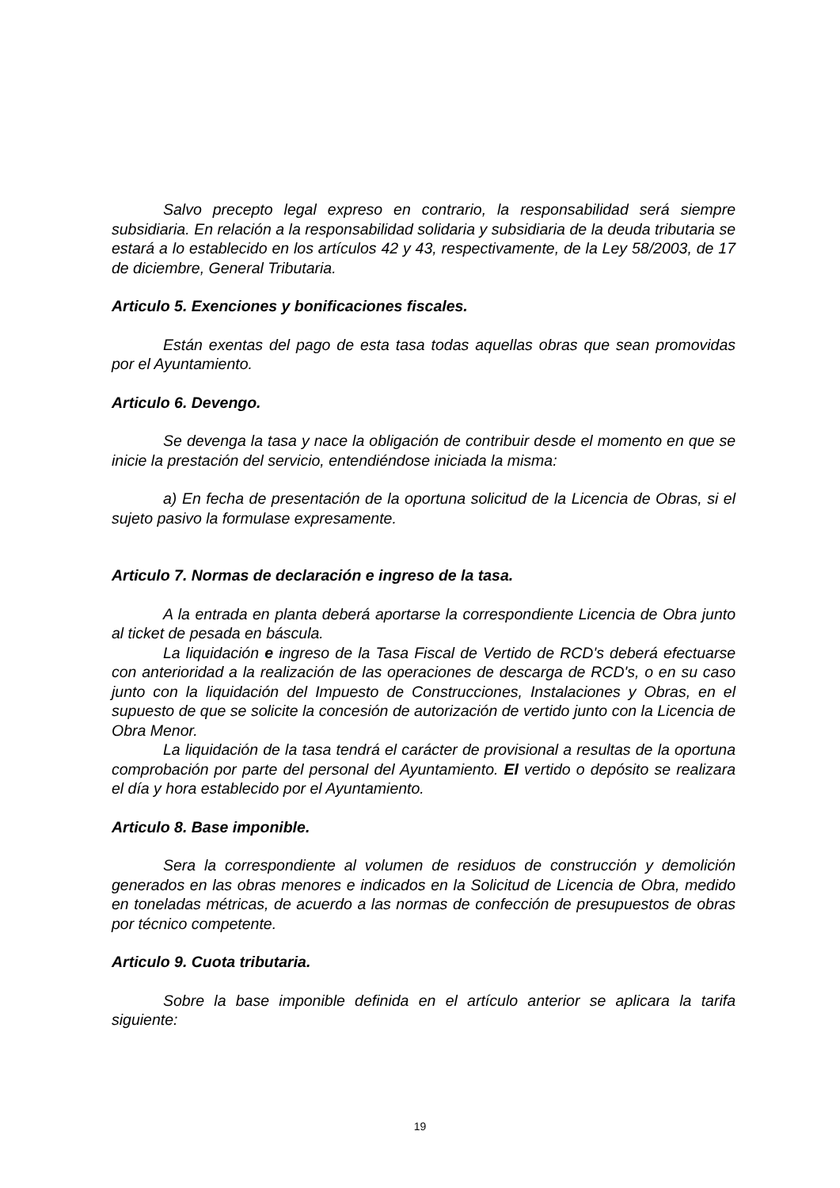Salvo precepto legal expreso en contrario, la responsabilidad será siempre subsidiaria. En relación a la responsabilidad solidaria y subsidiaria de la deuda tributaria se estará a lo establecido en los artículos 42 y 43, respectivamente, de la Ley 58/2003, de 17 de diciembre, General Tributaria.
Articulo 5. Exenciones y bonificaciones fiscales.
Están exentas del pago de esta tasa todas aquellas obras que sean promovidas por el Ayuntamiento.
Articulo 6. Devengo.
Se devenga la tasa y nace la obligación de contribuir desde el momento en que se inicie la prestación del servicio, entendiéndose iniciada la misma:
a) En fecha de presentación de la oportuna solicitud de la Licencia de Obras, si el sujeto pasivo la formulase expresamente.
Articulo 7. Normas de declaración e ingreso de la tasa.
A la entrada en planta deberá aportarse la correspondiente Licencia de Obra junto al ticket de pesada en báscula.
La liquidación e ingreso de la Tasa Fiscal de Vertido de RCD's deberá efectuarse con anterioridad a la realización de las operaciones de descarga de RCD's, o en su caso junto con la liquidación del Impuesto de Construcciones, Instalaciones y Obras, en el supuesto de que se solicite la concesión de autorización de vertido junto con la Licencia de Obra Menor.
La liquidación de la tasa tendrá el carácter de provisional a resultas de la oportuna comprobación por parte del personal del Ayuntamiento. El vertido o depósito se realizara el día y hora establecido por el Ayuntamiento.
Articulo 8. Base imponible.
Sera la correspondiente al volumen de residuos de construcción y demolición generados en las obras menores e indicados en la Solicitud de Licencia de Obra, medido en toneladas métricas, de acuerdo a las normas de confección de presupuestos de obras por técnico competente.
Articulo 9. Cuota tributaria.
Sobre la base imponible definida en el artículo anterior se aplicara la tarifa siguiente:
19